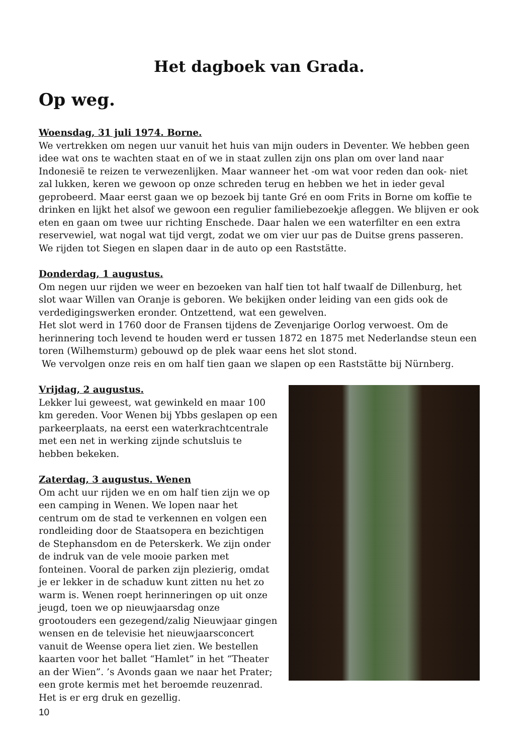Het dagboek van Grada.
Op weg.
Woensdag, 31 juli 1974. Borne.
We vertrekken om negen uur vanuit het huis van mijn ouders in Deventer. We hebben geen idee wat ons te wachten staat en of we in staat zullen zijn ons plan om over land naar Indonesië te reizen te verwezenlijken. Maar wanneer het -om wat voor reden dan ook- niet zal lukken, keren we gewoon op onze schreden terug en hebben we het in ieder geval geprobeerd. Maar eerst gaan we op bezoek bij tante Gré en oom Frits in Borne om koffie te drinken en lijkt het alsof we gewoon een regulier familiebezoekje afleggen. We blijven er ook eten en gaan om twee uur richting Enschede. Daar halen we een waterfilter en een extra reservewiel, wat nogal wat tijd vergt, zodat we om vier uur pas de Duitse grens passeren. We rijden tot Siegen en slapen daar in de auto op een Raststätte.
Donderdag, 1 augustus.
Om negen uur rijden we weer en bezoeken van half tien tot half twaalf de Dillenburg, het slot waar Willen van Oranje is geboren. We bekijken onder leiding van een gids ook de verdedigingswerken eronder. Ontzettend, wat een gewelven.
Het slot werd in 1760 door de Fransen tijdens de Zevenjarige Oorlog verwoest. Om de herinnering toch levend te houden werd er tussen 1872 en 1875 met Nederlandse steun een toren (Wilhemsturm) gebouwd op de plek waar eens het slot stond.
We vervolgen onze reis en om half tien gaan we slapen op een Raststätte bij Nürnberg.
Vrijdag, 2 augustus.
Lekker lui geweest, wat gewinkeld en maar 100 km gereden. Voor Wenen bij Ybbs geslapen op een parkeerplaats, na eerst een waterkrachtcentrale met een net in werking zijnde schutsluis te hebben bekeken.
Zaterdag, 3 augustus. Wenen
Om acht uur rijden we en om half tien zijn we op een camping in Wenen. We lopen naar het centrum om de stad te verkennen en volgen een rondleiding door de Staatsopera en bezichtigen de Stephansdom en de Peterskerk. We zijn onder de indruk van de vele mooie parken met fonteinen. Vooral de parken zijn plezierig, omdat je er lekker in de schaduw kunt zitten nu het zo warm is. Wenen roept herinneringen op uit onze jeugd, toen we op nieuwjaarsdag onze grootouders een gezegend/zalig Nieuwjaar gingen wensen en de televisie het nieuwjaarsconcert vanuit de Weense opera liet zien. We bestellen kaarten voor het ballet “Hamlet” in het “Theater an der Wien”. ’s Avonds gaan we naar het Prater; een grote kermis met het beroemde reuzenrad. Het is er erg druk en gezellig.
10